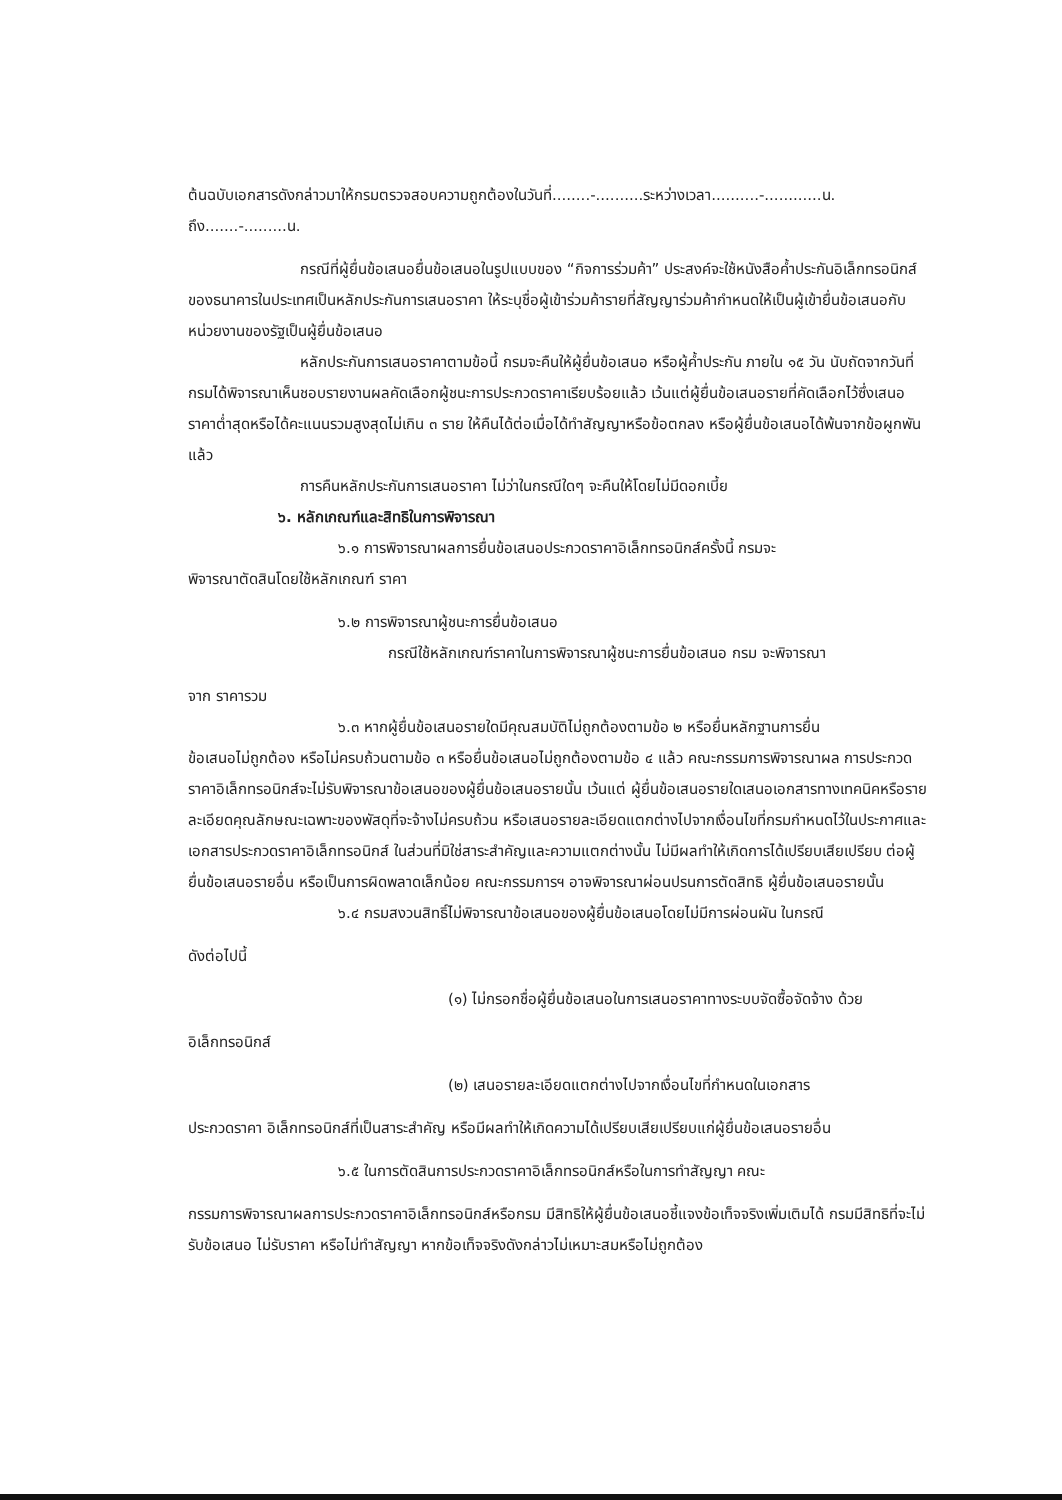ต้นฉบับเอกสารดังกล่าวมาให้กรมตรวจสอบความถูกต้องในวันที่........-..........ระหว่างเวลา..........-............น. ถึง.......-.........น.
กรณีที่ผู้ยื่นข้อเสนอยื่นข้อเสนอในรูปแบบของ “กิจการร่วมค้า” ประสงค์จะใช้หนังสือค้ำประกันอิเล็กทรอนิกส์ของธนาคารในประเทศเป็นหลักประกันการเสนอราคา ให้ระบุชื่อผู้เข้าร่วมค้ารายที่สัญญาร่วมค้ากำหนดให้เป็นผู้เข้ายื่นข้อเสนอกับหน่วยงานของรัฐเป็นผู้ยื่นข้อเสนอ
หลักประกันการเสนอราคาตามข้อนี้ กรมจะคืนให้ผู้ยื่นข้อเสนอ หรือผู้ค้ำประกัน ภายใน ๑๕ วัน นับถัดจากวันที่กรมได้พิจารณาเห็นชอบรายงานผลคัดเลือกผู้ชนะการประกวดราคาเรียบร้อยแล้ว เว้นแต่ผู้ยื่นข้อเสนอรายที่คัดเลือกไว้ซึ่งเสนอราคาต่ำสุดหรือได้คะแนนรวมสูงสุดไม่เกิน ๓ ราย ให้คืนได้ต่อเมื่อได้ทำสัญญาหรือข้อตกลง หรือผู้ยื่นข้อเสนอได้พ้นจากข้อผูกพันแล้ว
การคืนหลักประกันการเสนอราคา ไม่ว่าในกรณีใดๆ จะคืนให้โดยไม่มีดอกเบี้ย
๖. หลักเกณฑ์และสิทธิในการพิจารณา
๖.๑ การพิจารณาผลการยื่นข้อเสนอประกวดราคาอิเล็กทรอนิกส์ครั้งนี้ กรมจะ
พิจารณาตัดสินโดยใช้หลักเกณฑ์ ราคา
๖.๒ การพิจารณาผู้ชนะการยื่นข้อเสนอ
กรณีใช้หลักเกณฑ์ราคาในการพิจารณาผู้ชนะการยื่นข้อเสนอ กรม จะพิจารณา
จาก ราคารวม
๖.๓ หากผู้ยื่นข้อเสนอรายใดมีคุณสมบัติไม่ถูกต้องตามข้อ ๒ หรือยื่นหลักฐานการยื่น
ข้อเสนอไม่ถูกต้อง หรือไม่ครบถ้วนตามข้อ ๓ หรือยื่นข้อเสนอไม่ถูกต้องตามข้อ ๔ แล้ว คณะกรรมการพิจารณาผล การประกวดราคาอิเล็กทรอนิกส์จะไม่รับพิจารณาข้อเสนอของผู้ยื่นข้อเสนอรายนั้น เว้นแต่ ผู้ยื่นข้อเสนอรายใดเสนอเอกสารทางเทคนิคหรือรายละเอียดคุณลักษณะเฉพาะของพัสดุที่จะจ้างไม่ครบถ้วน หรือเสนอรายละเอียดแตกต่างไปจากเงื่อนไขที่กรมกำหนดไว้ในประกาศและเอกสารประกวดราคาอิเล็กทรอนิกส์ ในส่วนที่มิใช่สาระสำคัญและความแตกต่างนั้น ไม่มีผลทำให้เกิดการได้เปรียบเสียเปรียบ ต่อผู้ยื่นข้อเสนอรายอื่น หรือเป็นการผิดพลาดเล็กน้อย คณะกรรมการฯ อาจพิจารณาผ่อนปรนการตัดสิทธิ ผู้ยื่นข้อเสนอรายนั้น
๖.๔ กรมสงวนสิทธิ์ไม่พิจารณาข้อเสนอของผู้ยื่นข้อเสนอโดยไม่มีการผ่อนผัน ในกรณี
ดังต่อไปนี้
(๑) ไม่กรอกชื่อผู้ยื่นข้อเสนอในการเสนอราคาทางระบบจัดซื้อจัดจ้าง ด้วย
อิเล็กทรอนิกส์
(๒) เสนอรายละเอียดแตกต่างไปจากเงื่อนไขที่กำหนดในเอกสาร
ประกวดราคา อิเล็กทรอนิกส์ที่เป็นสาระสำคัญ หรือมีผลทำให้เกิดความได้เปรียบเสียเปรียบแก่ผู้ยื่นข้อเสนอรายอื่น
๖.๕ ในการตัดสินการประกวดราคาอิเล็กทรอนิกส์หรือในการทำสัญญา คณะ
กรรมการพิจารณาผลการประกวดราคาอิเล็กทรอนิกส์หรือกรม มีสิทธิให้ผู้ยื่นข้อเสนอชี้แจงข้อเท็จจริงเพิ่มเติมได้ กรมมีสิทธิที่จะไม่รับข้อเสนอ ไม่รับราคา หรือไม่ทำสัญญา หากข้อเท็จจริงดังกล่าวไม่เหมาะสมหรือไม่ถูกต้อง